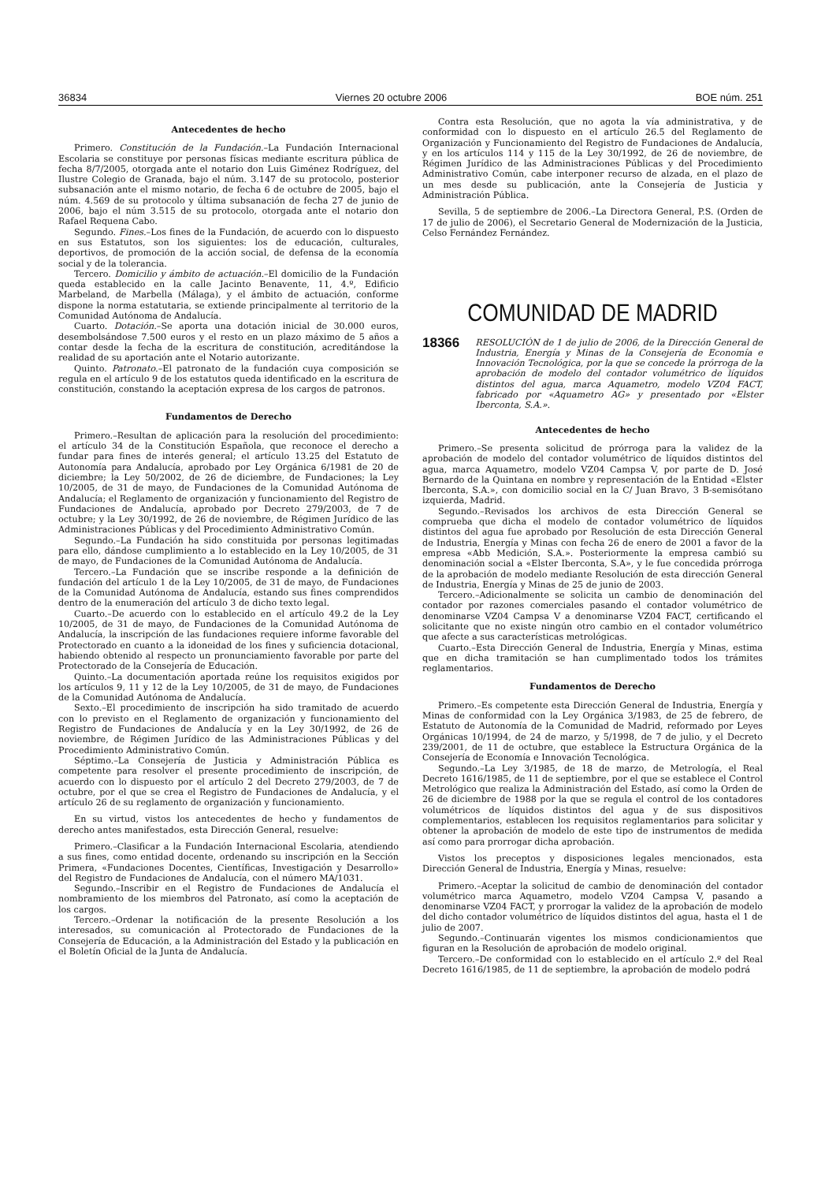36834 Viernes 20 octubre 2006 BOE núm. 251
Antecedentes de hecho
Primero. Constitución de la Fundación.–La Fundación Internacional Escolaria se constituye por personas físicas mediante escritura pública de fecha 8/7/2005, otorgada ante el notario don Luis Giménez Rodríguez, del Ilustre Colegio de Granada, bajo el núm. 3.147 de su protocolo, posterior subsanación ante el mismo notario, de fecha 6 de octubre de 2005, bajo el núm. 4.569 de su protocolo y última subsanación de fecha 27 de junio de 2006, bajo el núm 3.515 de su protocolo, otorgada ante el notario don Rafael Requena Cabo.
Segundo. Fines.–Los fines de la Fundación, de acuerdo con lo dispuesto en sus Estatutos, son los siguientes: los de educación, culturales, deportivos, de promoción de la acción social, de defensa de la economía social y de la tolerancia.
Tercero. Domicilio y ámbito de actuación.–El domicilio de la Fundación queda establecido en la calle Jacinto Benavente, 11, 4.º, Edificio Marbeland, de Marbella (Málaga), y el ámbito de actuación, conforme dispone la norma estatutaria, se extiende principalmente al territorio de la Comunidad Autónoma de Andalucía.
Cuarto. Dotación.–Se aporta una dotación inicial de 30.000 euros, desembolsándose 7.500 euros y el resto en un plazo máximo de 5 años a contar desde la fecha de la escritura de constitución, acreditándose la realidad de su aportación ante el Notario autorizante.
Quinto. Patronato.–El patronato de la fundación cuya composición se regula en el artículo 9 de los estatutos queda identificado en la escritura de constitución, constando la aceptación expresa de los cargos de patronos.
Fundamentos de Derecho
Primero.–Resultan de aplicación para la resolución del procedimiento: el artículo 34 de la Constitución Española, que reconoce el derecho a fundar para fines de interés general; el artículo 13.25 del Estatuto de Autonomía para Andalucía, aprobado por Ley Orgánica 6/1981 de 20 de diciembre; la Ley 50/2002, de 26 de diciembre, de Fundaciones; la Ley 10/2005, de 31 de mayo, de Fundaciones de la Comunidad Autónoma de Andalucía; el Reglamento de organización y funcionamiento del Registro de Fundaciones de Andalucía, aprobado por Decreto 279/2003, de 7 de octubre; y la Ley 30/1992, de 26 de noviembre, de Régimen Jurídico de las Administraciones Públicas y del Procedimiento Administrativo Común.
Segundo.–La Fundación ha sido constituida por personas legitimadas para ello, dándose cumplimiento a lo establecido en la Ley 10/2005, de 31 de mayo, de Fundaciones de la Comunidad Autónoma de Andalucía.
Tercero.–La Fundación que se inscribe responde a la definición de fundación del artículo 1 de la Ley 10/2005, de 31 de mayo, de Fundaciones de la Comunidad Autónoma de Andalucía, estando sus fines comprendidos dentro de la enumeración del artículo 3 de dicho texto legal.
Cuarto.–De acuerdo con lo establecido en el artículo 49.2 de la Ley 10/2005, de 31 de mayo, de Fundaciones de la Comunidad Autónoma de Andalucía, la inscripción de las fundaciones requiere informe favorable del Protectorado en cuanto a la idoneidad de los fines y suficiencia dotacional, habiendo obtenido al respecto un pronunciamiento favorable por parte del Protectorado de la Consejería de Educación.
Quinto.–La documentación aportada reúne los requisitos exigidos por los artículos 9, 11 y 12 de la Ley 10/2005, de 31 de mayo, de Fundaciones de la Comunidad Autónoma de Andalucía.
Sexto.–El procedimiento de inscripción ha sido tramitado de acuerdo con lo previsto en el Reglamento de organización y funcionamiento del Registro de Fundaciones de Andalucía y en la Ley 30/1992, de 26 de noviembre, de Régimen Jurídico de las Administraciones Públicas y del Procedimiento Administrativo Común.
Séptimo.–La Consejería de Justicia y Administración Pública es competente para resolver el presente procedimiento de inscripción, de acuerdo con lo dispuesto por el artículo 2 del Decreto 279/2003, de 7 de octubre, por el que se crea el Registro de Fundaciones de Andalucía, y el artículo 26 de su reglamento de organización y funcionamiento.
En su virtud, vistos los antecedentes de hecho y fundamentos de derecho antes manifestados, esta Dirección General, resuelve:
Primero.–Clasificar a la Fundación Internacional Escolaria, atendiendo a sus fines, como entidad docente, ordenando su inscripción en la Sección Primera, «Fundaciones Docentes, Científicas, Investigación y Desarrollo» del Registro de Fundaciones de Andalucía, con el número MA/1031.
Segundo.–Inscribir en el Registro de Fundaciones de Andalucía el nombramiento de los miembros del Patronato, así como la aceptación de los cargos.
Tercero.–Ordenar la notificación de la presente Resolución a los interesados, su comunicación al Protectorado de Fundaciones de la Consejería de Educación, a la Administración del Estado y la publicación en el Boletín Oficial de la Junta de Andalucía.
Contra esta Resolución, que no agota la vía administrativa, y de conformidad con lo dispuesto en el artículo 26.5 del Reglamento de Organización y Funcionamiento del Registro de Fundaciones de Andalucía, y en los artículos 114 y 115 de la Ley 30/1992, de 26 de noviembre, de Régimen Jurídico de las Administraciones Públicas y del Procedimiento Administrativo Común, cabe interponer recurso de alzada, en el plazo de un mes desde su publicación, ante la Consejería de Justicia y Administración Pública.
Sevilla, 5 de septiembre de 2006.–La Directora General, P.S. (Orden de 17 de julio de 2006), el Secretario General de Modernización de la Justicia, Celso Fernández Fernández.
COMUNIDAD DE MADRID
18366
RESOLUCIÓN de 1 de julio de 2006, de la Dirección General de Industria, Energía y Minas de la Consejería de Economía e Innovación Tecnológica, por la que se concede la prórroga de la aprobación de modelo del contador volumétrico de líquidos distintos del agua, marca Aquametro, modelo VZ04 FACT, fabricado por «Aquametro AG» y presentado por «Elster Iberconta, S.A.».
Antecedentes de hecho
Primero.–Se presenta solicitud de prórroga para la validez de la aprobación de modelo del contador volumétrico de líquidos distintos del agua, marca Aquametro, modelo VZ04 Campsa V, por parte de D. José Bernardo de la Quintana en nombre y representación de la Entidad «Elster Iberconta, S.A.», con domicilio social en la C/ Juan Bravo, 3 B-semisótano izquierda, Madrid.
Segundo.–Revisados los archivos de esta Dirección General se comprueba que dicha el modelo de contador volumétrico de líquidos distintos del agua fue aprobado por Resolución de esta Dirección General de Industria, Energía y Minas con fecha 26 de enero de 2001 a favor de la empresa «Abb Medición, S.A.». Posteriormente la empresa cambió su denominación social a «Elster Iberconta, S.A», y le fue concedida prórroga de la aprobación de modelo mediante Resolución de esta dirección General de Industria, Energía y Minas de 25 de junio de 2003.
Tercero.–Adicionalmente se solicita un cambio de denominación del contador por razones comerciales pasando el contador volumétrico de denominarse VZ04 Campsa V a denominarse VZ04 FACT, certificando el solicitante que no existe ningún otro cambio en el contador volumétrico que afecte a sus características metrológicas.
Cuarto.–Esta Dirección General de Industria, Energía y Minas, estima que en dicha tramitación se han cumplimentado todos los trámites reglamentarios.
Fundamentos de Derecho
Primero.–Es competente esta Dirección General de Industria, Energía y Minas de conformidad con la Ley Orgánica 3/1983, de 25 de febrero, de Estatuto de Autonomía de la Comunidad de Madrid, reformado por Leyes Orgánicas 10/1994, de 24 de marzo, y 5/1998, de 7 de julio, y el Decreto 239/2001, de 11 de octubre, que establece la Estructura Orgánica de la Consejería de Economía e Innovación Tecnológica.
Segundo.–La Ley 3/1985, de 18 de marzo, de Metrología, el Real Decreto 1616/1985, de 11 de septiembre, por el que se establece el Control Metrológico que realiza la Administración del Estado, así como la Orden de 26 de diciembre de 1988 por la que se regula el control de los contadores volumétricos de líquidos distintos del agua y de sus dispositivos complementarios, establecen los requisitos reglamentarios para solicitar y obtener la aprobación de modelo de este tipo de instrumentos de medida así como para prorrogar dicha aprobación.
Vistos los preceptos y disposiciones legales mencionados, esta Dirección General de Industria, Energía y Minas, resuelve:
Primero.–Aceptar la solicitud de cambio de denominación del contador volumétrico marca Aquametro, modelo VZ04 Campsa V, pasando a denominarse VZ04 FACT, y prorrogar la validez de la aprobación de modelo del dicho contador volumétrico de líquidos distintos del agua, hasta el 1 de julio de 2007.
Segundo.–Continuarán vigentes los mismos condicionamientos que figuran en la Resolución de aprobación de modelo original.
Tercero.–De conformidad con lo establecido en el artículo 2.º del Real Decreto 1616/1985, de 11 de septiembre, la aprobación de modelo podrá